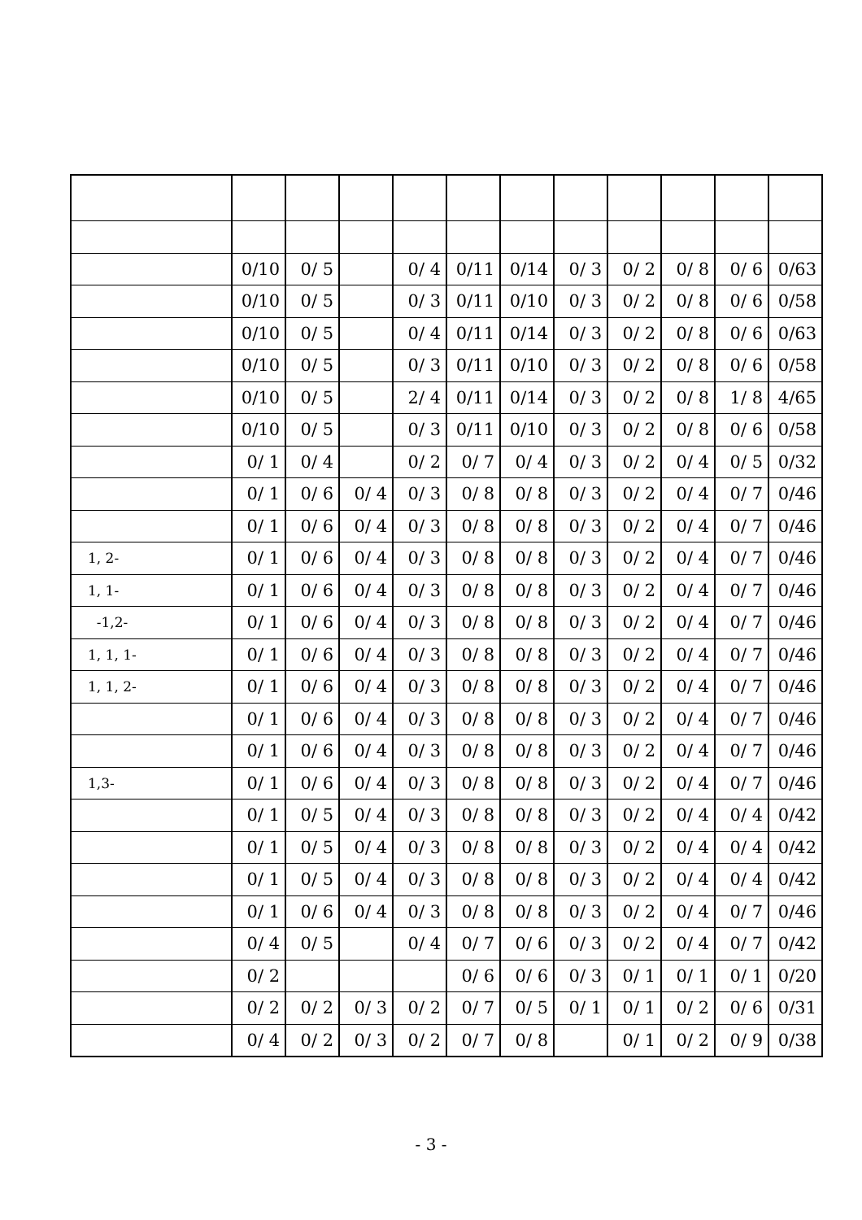| | 0/10 | 0/ 5 | | 0/ 4 | 0/11 | 0/14 | 0/ 3 | 0/ 2 | 0/ 8 | 0/ 6 | 0/63 |
| | 0/10 | 0/ 5 | | 0/ 3 | 0/11 | 0/10 | 0/ 3 | 0/ 2 | 0/ 8 | 0/ 6 | 0/58 |
| | 0/10 | 0/ 5 | | 0/ 4 | 0/11 | 0/14 | 0/ 3 | 0/ 2 | 0/ 8 | 0/ 6 | 0/63 |
| | 0/10 | 0/ 5 | | 0/ 3 | 0/11 | 0/10 | 0/ 3 | 0/ 2 | 0/ 8 | 0/ 6 | 0/58 |
| | 0/10 | 0/ 5 | | 2/ 4 | 0/11 | 0/14 | 0/ 3 | 0/ 2 | 0/ 8 | 1/ 8 | 4/65 |
| | 0/10 | 0/ 5 | | 0/ 3 | 0/11 | 0/10 | 0/ 3 | 0/ 2 | 0/ 8 | 0/ 6 | 0/58 |
| | 0/ 1 | 0/ 4 | | 0/ 2 | 0/ 7 | 0/ 4 | 0/ 3 | 0/ 2 | 0/ 4 | 0/ 5 | 0/32 |
| | 0/ 1 | 0/ 6 | 0/ 4 | 0/ 3 | 0/ 8 | 0/ 8 | 0/ 3 | 0/ 2 | 0/ 4 | 0/ 7 | 0/46 |
| | 0/ 1 | 0/ 6 | 0/ 4 | 0/ 3 | 0/ 8 | 0/ 8 | 0/ 3 | 0/ 2 | 0/ 4 | 0/ 7 | 0/46 |
| 1, 2- | 0/ 1 | 0/ 6 | 0/ 4 | 0/ 3 | 0/ 8 | 0/ 8 | 0/ 3 | 0/ 2 | 0/ 4 | 0/ 7 | 0/46 |
| 1, 1- | 0/ 1 | 0/ 6 | 0/ 4 | 0/ 3 | 0/ 8 | 0/ 8 | 0/ 3 | 0/ 2 | 0/ 4 | 0/ 7 | 0/46 |
| -1,2- | 0/ 1 | 0/ 6 | 0/ 4 | 0/ 3 | 0/ 8 | 0/ 8 | 0/ 3 | 0/ 2 | 0/ 4 | 0/ 7 | 0/46 |
| 1, 1, 1- | 0/ 1 | 0/ 6 | 0/ 4 | 0/ 3 | 0/ 8 | 0/ 8 | 0/ 3 | 0/ 2 | 0/ 4 | 0/ 7 | 0/46 |
| 1, 1, 2- | 0/ 1 | 0/ 6 | 0/ 4 | 0/ 3 | 0/ 8 | 0/ 8 | 0/ 3 | 0/ 2 | 0/ 4 | 0/ 7 | 0/46 |
| | 0/ 1 | 0/ 6 | 0/ 4 | 0/ 3 | 0/ 8 | 0/ 8 | 0/ 3 | 0/ 2 | 0/ 4 | 0/ 7 | 0/46 |
| | 0/ 1 | 0/ 6 | 0/ 4 | 0/ 3 | 0/ 8 | 0/ 8 | 0/ 3 | 0/ 2 | 0/ 4 | 0/ 7 | 0/46 |
| 1,3- | 0/ 1 | 0/ 6 | 0/ 4 | 0/ 3 | 0/ 8 | 0/ 8 | 0/ 3 | 0/ 2 | 0/ 4 | 0/ 7 | 0/46 |
| | 0/ 1 | 0/ 5 | 0/ 4 | 0/ 3 | 0/ 8 | 0/ 8 | 0/ 3 | 0/ 2 | 0/ 4 | 0/ 4 | 0/42 |
| | 0/ 1 | 0/ 5 | 0/ 4 | 0/ 3 | 0/ 8 | 0/ 8 | 0/ 3 | 0/ 2 | 0/ 4 | 0/ 4 | 0/42 |
| | 0/ 1 | 0/ 5 | 0/ 4 | 0/ 3 | 0/ 8 | 0/ 8 | 0/ 3 | 0/ 2 | 0/ 4 | 0/ 4 | 0/42 |
| | 0/ 1 | 0/ 6 | 0/ 4 | 0/ 3 | 0/ 8 | 0/ 8 | 0/ 3 | 0/ 2 | 0/ 4 | 0/ 7 | 0/46 |
| | 0/ 4 | 0/ 5 | | 0/ 4 | 0/ 7 | 0/ 6 | 0/ 3 | 0/ 2 | 0/ 4 | 0/ 7 | 0/42 |
| | 0/ 2 | | | | 0/ 6 | 0/ 6 | 0/ 3 | 0/ 1 | 0/ 1 | 0/ 1 | 0/20 |
| | 0/ 2 | 0/ 2 | 0/ 3 | 0/ 2 | 0/ 7 | 0/ 5 | 0/ 1 | 0/ 1 | 0/ 2 | 0/ 6 | 0/31 |
| | 0/ 4 | 0/ 2 | 0/ 3 | 0/ 2 | 0/ 7 | 0/ 8 | | 0/ 1 | 0/ 2 | 0/ 9 | 0/38 |
- 3 -